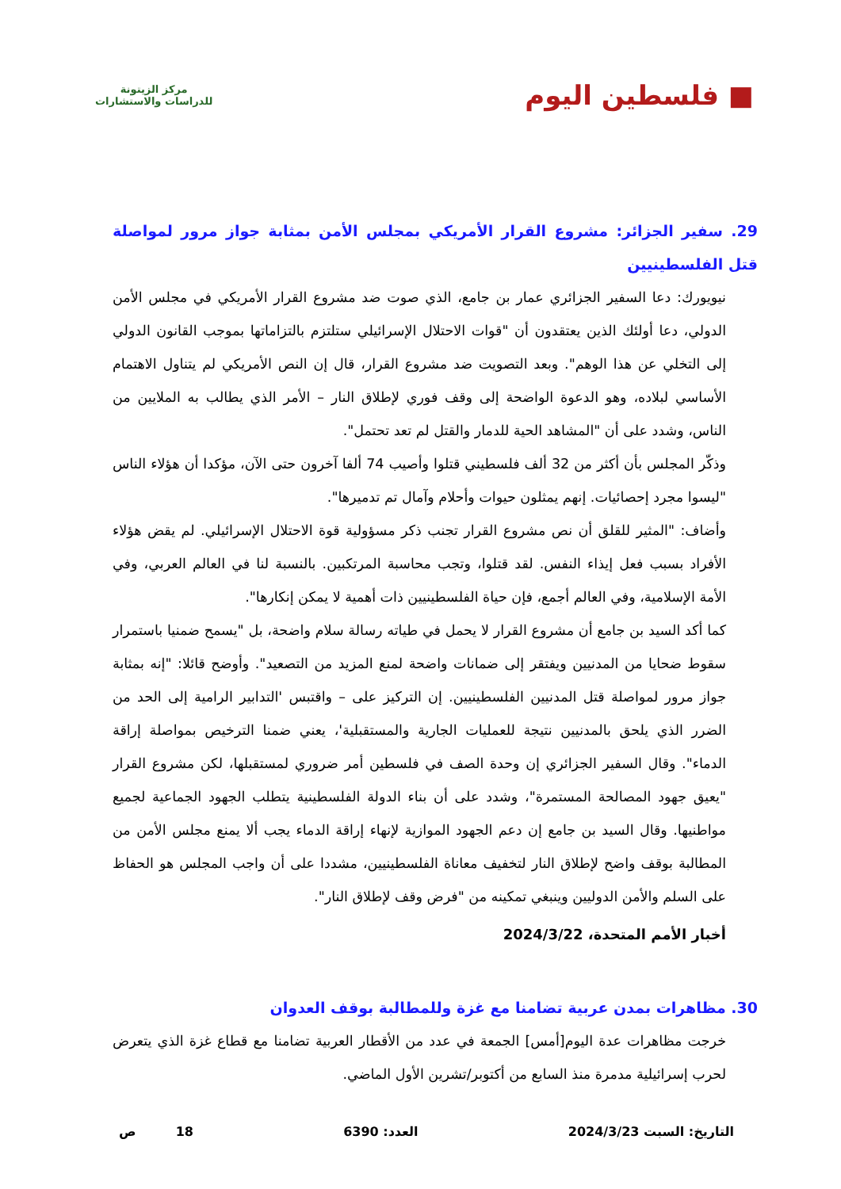■ فلسطين اليوم
مركز الزيتونة
للدراسات والاستشارات
29. سفير الجزائر: مشروع القرار الأمريكي بمجلس الأمن بمثابة جواز مرور لمواصلة قتل الفلسطينيين
نيويورك: دعا السفير الجزائري عمار بن جامع، الذي صوت ضد مشروع القرار الأمريكي في مجلس الأمن الدولي، دعا أولئك الذين يعتقدون أن "قوات الاحتلال الإسرائيلي ستلتزم بالتزاماتها بموجب القانون الدولي إلى التخلي عن هذا الوهم". وبعد التصويت ضد مشروع القرار، قال إن النص الأمريكي لم يتناول الاهتمام الأساسي لبلاده، وهو الدعوة الواضحة إلى وقف فوري لإطلاق النار – الأمر الذي يطالب به الملايين من الناس، وشدد على أن "المشاهد الحية للدمار والقتل لم تعد تحتمل".
وذكّر المجلس بأن أكثر من 32 ألف فلسطيني قتلوا وأصيب 74 ألفا آخرون حتى الآن، مؤكدا أن هؤلاء الناس "ليسوا مجرد إحصائيات. إنهم يمثلون حيوات وأحلام وآمال تم تدميرها".
وأضاف: "المثير للقلق أن نص مشروع القرار تجنب ذكر مسؤولية قوة الاحتلال الإسرائيلي. لم يقض هؤلاء الأفراد بسبب فعل إيذاء النفس. لقد قتلوا، وتجب محاسبة المرتكبين. بالنسبة لنا في العالم العربي، وفي الأمة الإسلامية، وفي العالم أجمع، فإن حياة الفلسطينيين ذات أهمية لا يمكن إنكارها".
كما أكد السيد بن جامع أن مشروع القرار لا يحمل في طياته رسالة سلام واضحة، بل "يسمح ضمنيا باستمرار سقوط ضحايا من المدنيين ويفتقر إلى ضمانات واضحة لمنع المزيد من التصعيد". وأوضح قائلا: "إنه بمثابة جواز مرور لمواصلة قتل المدنيين الفلسطينيين. إن التركيز على – واقتبس 'التدابير الرامية إلى الحد من الضرر الذي يلحق بالمدنيين نتيجة للعمليات الجارية والمستقبلية'، يعني ضمنا الترخيص بمواصلة إراقة الدماء". وقال السفير الجزائري إن وحدة الصف في فلسطين أمر ضروري لمستقبلها، لكن مشروع القرار "يعيق جهود المصالحة المستمرة"، وشدد على أن بناء الدولة الفلسطينية يتطلب الجهود الجماعية لجميع مواطنيها. وقال السيد بن جامع إن دعم الجهود الموازية لإنهاء إراقة الدماء يجب ألا يمنع مجلس الأمن من المطالبة بوقف واضح لإطلاق النار لتخفيف معاناة الفلسطينيين، مشددا على أن واجب المجلس هو الحفاظ على السلم والأمن الدوليين وينبغي تمكينه من "فرض وقف لإطلاق النار".
أخبار الأمم المتحدة، 2024/3/22
30. مظاهرات بمدن عربية تضامنا مع غزة وللمطالبة بوقف العدوان
خرجت مظاهرات عدة اليوم[أمس] الجمعة في عدد من الأقطار العربية تضامنا مع قطاع غزة الذي يتعرض لحرب إسرائيلية مدمرة منذ السابع من أكتوبر/تشرين الأول الماضي.
التاريخ: السبت 2024/3/23 العدد: 6390 18 ص